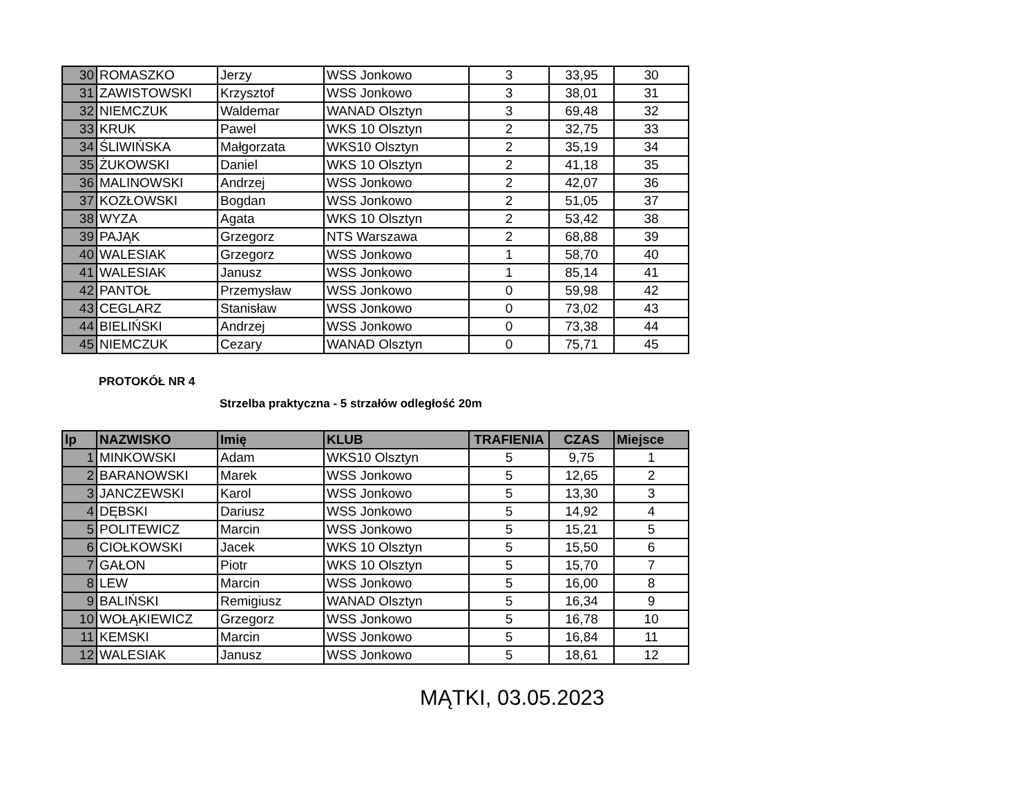| 30 | ROMASZKO | Jerzy | WSS Jonkowo | 3 | 33,95 | 30 |
| 31 | ZAWISTOWSKI | Krzysztof | WSS Jonkowo | 3 | 38,01 | 31 |
| 32 | NIEMCZUK | Waldemar | WANAD Olsztyn | 3 | 69,48 | 32 |
| 33 | KRUK | Pawel | WKS 10 Olsztyn | 2 | 32,75 | 33 |
| 34 | ŚLIWIŃSKA | Małgorzata | WKS10 Olsztyn | 2 | 35,19 | 34 |
| 35 | ŻUKOWSKI | Daniel | WKS 10 Olsztyn | 2 | 41,18 | 35 |
| 36 | MALINOWSKI | Andrzej | WSS Jonkowo | 2 | 42,07 | 36 |
| 37 | KOZŁOWSKI | Bogdan | WSS Jonkowo | 2 | 51,05 | 37 |
| 38 | WYZA | Agata | WKS 10 Olsztyn | 2 | 53,42 | 38 |
| 39 | PAJĄK | Grzegorz | NTS Warszawa | 2 | 68,88 | 39 |
| 40 | WALESIAK | Grzegorz | WSS Jonkowo | 1 | 58,70 | 40 |
| 41 | WALESIAK | Janusz | WSS Jonkowo | 1 | 85,14 | 41 |
| 42 | PANTOŁ | Przemysław | WSS Jonkowo | 0 | 59,98 | 42 |
| 43 | CEGLARZ | Stanisław | WSS Jonkowo | 0 | 73,02 | 43 |
| 44 | BIELIŃSKI | Andrzej | WSS Jonkowo | 0 | 73,38 | 44 |
| 45 | NIEMCZUK | Cezary | WANAD Olsztyn | 0 | 75,71 | 45 |
PROTOKÓŁ NR 4
Strzelba praktyczna - 5 strzałów odległość 20m
| lp | NAZWISKO | Imię | KLUB | TRAFIENIA | CZAS | Miejsce |
| --- | --- | --- | --- | --- | --- | --- |
| 1 | MINKOWSKI | Adam | WKS10 Olsztyn | 5 | 9,75 | 1 |
| 2 | BARANOWSKI | Marek | WSS Jonkowo | 5 | 12,65 | 2 |
| 3 | JANCZEWSKI | Karol | WSS Jonkowo | 5 | 13,30 | 3 |
| 4 | DĘBSKI | Dariusz | WSS Jonkowo | 5 | 14,92 | 4 |
| 5 | POLITEWICZ | Marcin | WSS Jonkowo | 5 | 15,21 | 5 |
| 6 | CIOŁKOWSKI | Jacek | WKS 10 Olsztyn | 5 | 15,50 | 6 |
| 7 | GAŁON | Piotr | WKS 10 Olsztyn | 5 | 15,70 | 7 |
| 8 | LEW | Marcin | WSS Jonkowo | 5 | 16,00 | 8 |
| 9 | BALIŃSKI | Remigiusz | WANAD Olsztyn | 5 | 16,34 | 9 |
| 10 | WOŁĄKIEWICZ | Grzegorz | WSS Jonkowo | 5 | 16,78 | 10 |
| 11 | KEMSKI | Marcin | WSS Jonkowo | 5 | 16,84 | 11 |
| 12 | WALESIAK | Janusz | WSS Jonkowo | 5 | 18,61 | 12 |
MĄTKI, 03.05.2023